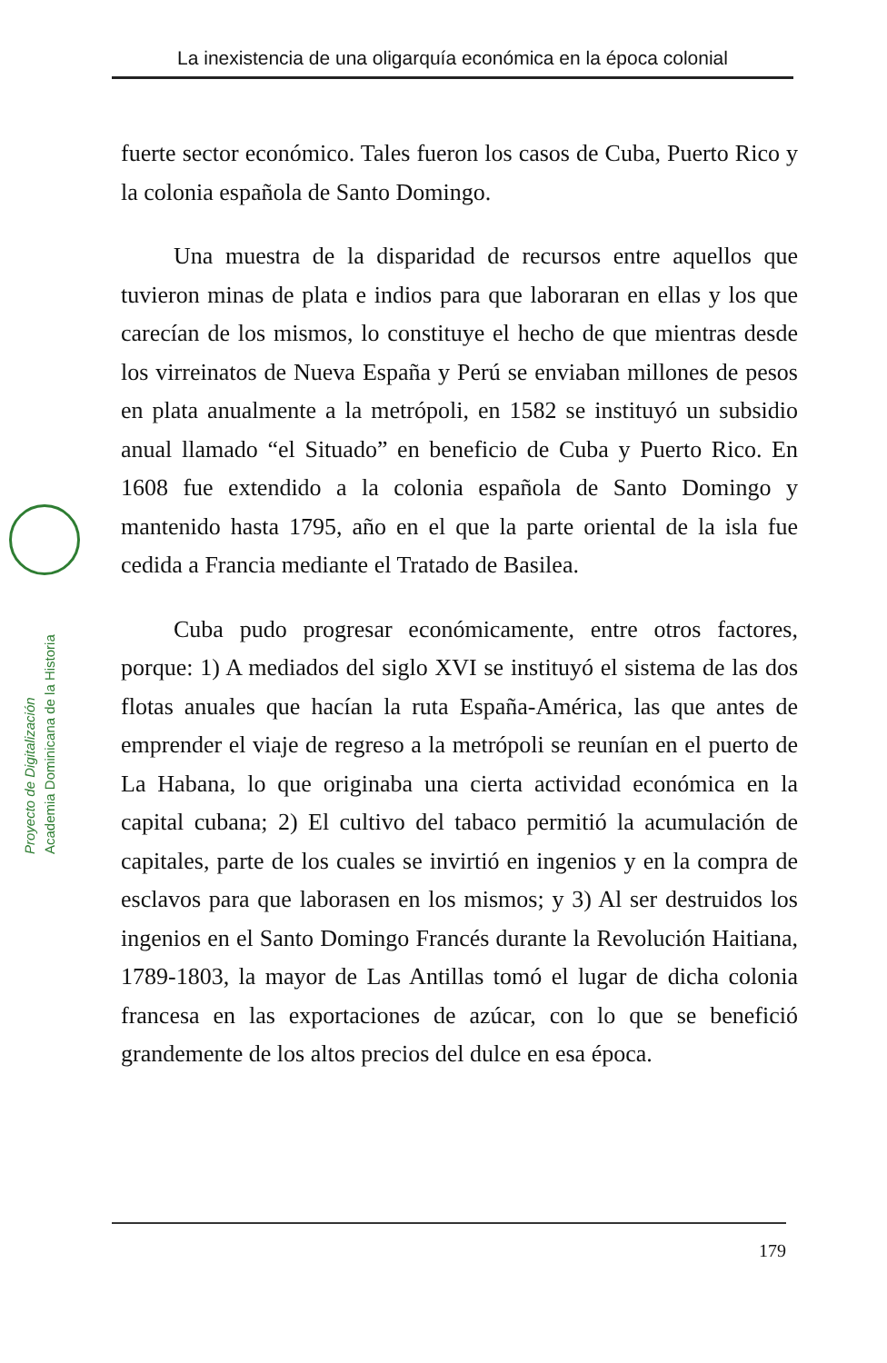La inexistencia de una oligarquía económica en la época colonial
Proyecto de Digitalización
Academia Dominicana de la Historia
fuerte sector económico. Tales fueron los casos de Cuba, Puerto Rico y la colonia española de Santo Domingo.
Una muestra de la disparidad de recursos entre aquellos que tuvieron minas de plata e indios para que laboraran en ellas y los que carecían de los mismos, lo constituye el hecho de que mientras desde los virreinatos de Nueva España y Perú se enviaban millones de pesos en plata anualmente a la metrópoli, en 1582 se instituyó un subsidio anual llamado “el Situado” en beneficio de Cuba y Puerto Rico. En 1608 fue extendido a la colonia española de Santo Domingo y mantenido hasta 1795, año en el que la parte oriental de la isla fue cedida a Francia mediante el Tratado de Basilea.
Cuba pudo progresar económicamente, entre otros factores, porque: 1) A mediados del siglo XVI se instituyó el sistema de las dos flotas anuales que hacían la ruta España-América, las que antes de emprender el viaje de regreso a la metrópoli se reunían en el puerto de La Habana, lo que originaba una cierta actividad económica en la capital cubana; 2) El cultivo del tabaco permitió la acumulación de capitales, parte de los cuales se invirtió en ingenios y en la compra de esclavos para que laborasen en los mismos; y 3) Al ser destruidos los ingenios en el Santo Domingo Francés durante la Revolución Haitiana, 1789-1803, la mayor de Las Antillas tomó el lugar de dicha colonia francesa en las exportaciones de azúcar, con lo que se benefició grandemente de los altos precios del dulce en esa época.
179